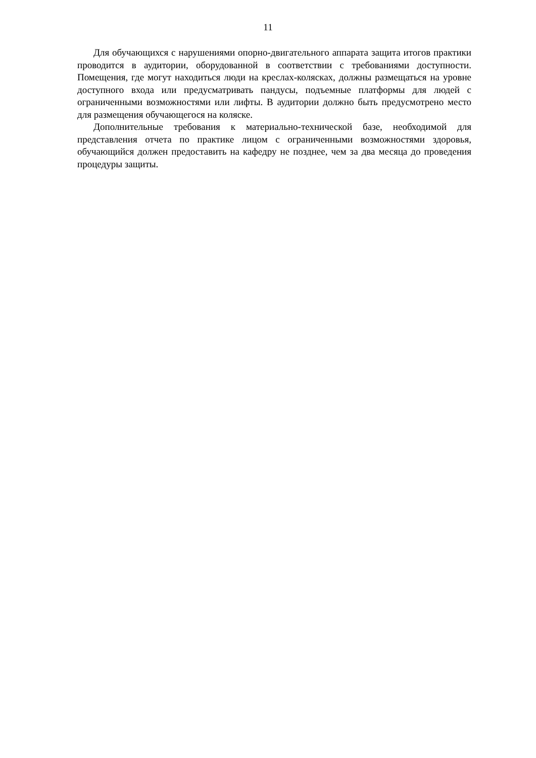11
Для обучающихся с нарушениями опорно-двигательного аппарата защита итогов практики проводится в аудитории, оборудованной в соответствии с требованиями доступности. Помещения, где могут находиться люди на креслах-колясках, должны размещаться на уровне доступного входа или предусматривать пандусы, подъемные платформы для людей с ограниченными возможностями или лифты. В аудитории должно быть предусмотрено место для размещения обучающегося на коляске.
Дополнительные требования к материально-технической базе, необходимой для представления отчета по практике лицом с ограниченными возможностями здоровья, обучающийся должен предоставить на кафедру не позднее, чем за два месяца до проведения процедуры защиты.